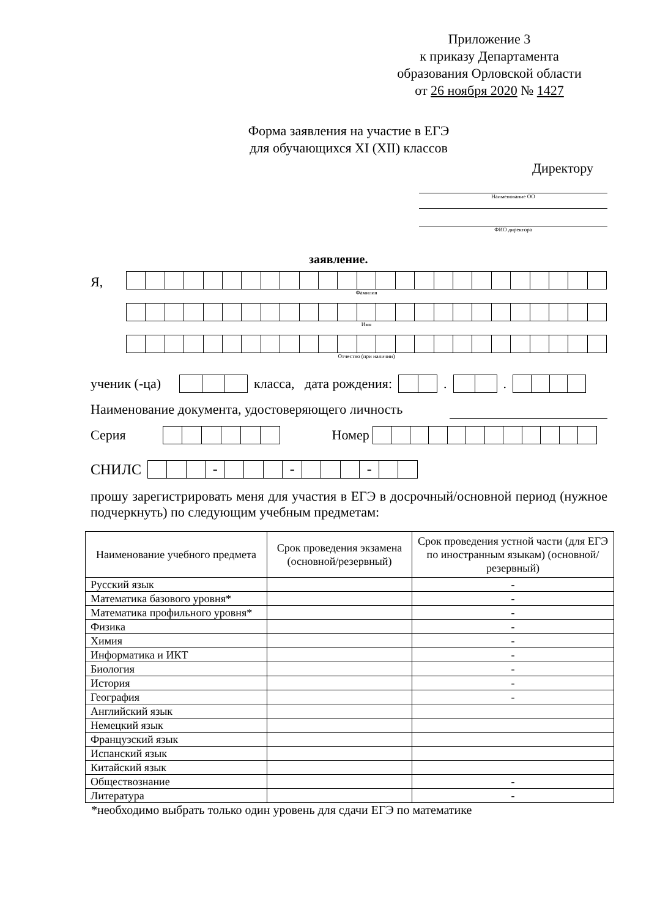Приложение 3
к приказу Департамента
образования Орловской области
от 26 ноября 2020 № 1427
Форма заявления на участие в ЕГЭ
для обучающихся XI (XII) классов
Директору
Наименование ОО
ФИО директора
заявление.
Я,
Фамилия
Имя
Отчество (при наличии)
ученик (-ца)
класса, дата рождения:
.
.
Наименование документа, удостоверяющего личность
Серия
Номер
СНИЛС
- - -
прошу зарегистрировать меня для участия в ЕГЭ в досрочный/основной период (нужное подчеркнуть) по следующим учебным предметам:
| Наименование учебного предмета | Срок проведения экзамена (основной/резервный) | Срок проведения устной части (для ЕГЭ по иностранным языкам) (основной/резервный) |
| --- | --- | --- |
| Русский язык | | - |
| Математика базового уровня* | | - |
| Математика профильного уровня* | | - |
| Физика | | - |
| Химия | | - |
| Информатика и ИКТ | | - |
| Биология | | - |
| История | | - |
| География | | - |
| Английский язык | | |
| Немецкий язык | | |
| Французский язык | | |
| Испанский язык | | |
| Китайский язык | | |
| Обществознание | | - |
| Литература | | - |
*необходимо выбрать только один уровень для сдачи ЕГЭ по математике